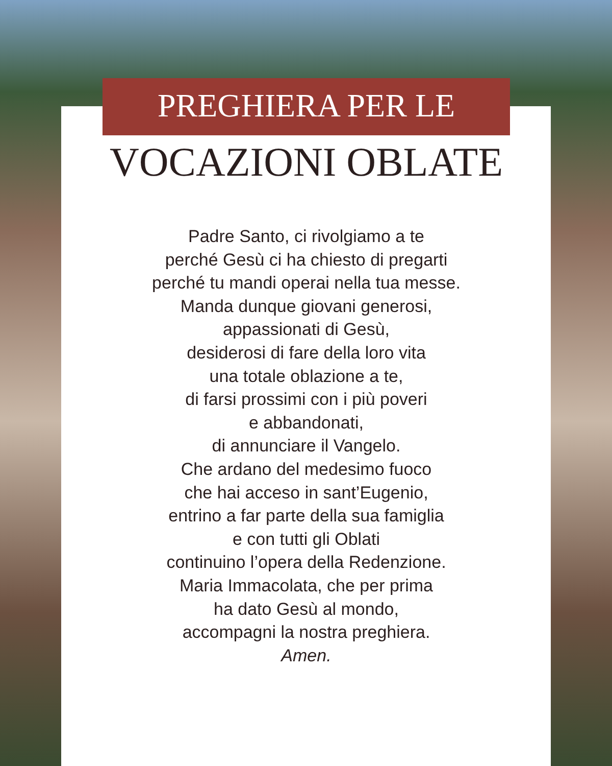PREGHIERA PER LE
VOCAZIONI OBLATE
Padre Santo, ci rivolgiamo a te
perché Gesù ci ha chiesto di pregarti
perché tu mandi operai nella tua messe.
Manda dunque giovani generosi,
appassionati di Gesù,
desiderosi di fare della loro vita
una totale oblazione a te,
di farsi prossimi con i più poveri
e abbandonati,
di annunciare il Vangelo.
Che ardano del medesimo fuoco
che hai acceso in sant’Eugenio,
entrino a far parte della sua famiglia
e con tutti gli Oblati
continuino l’opera della Redenzione.
Maria Immacolata, che per prima
ha dato Gesù al mondo,
accompagni la nostra preghiera.
Amen.